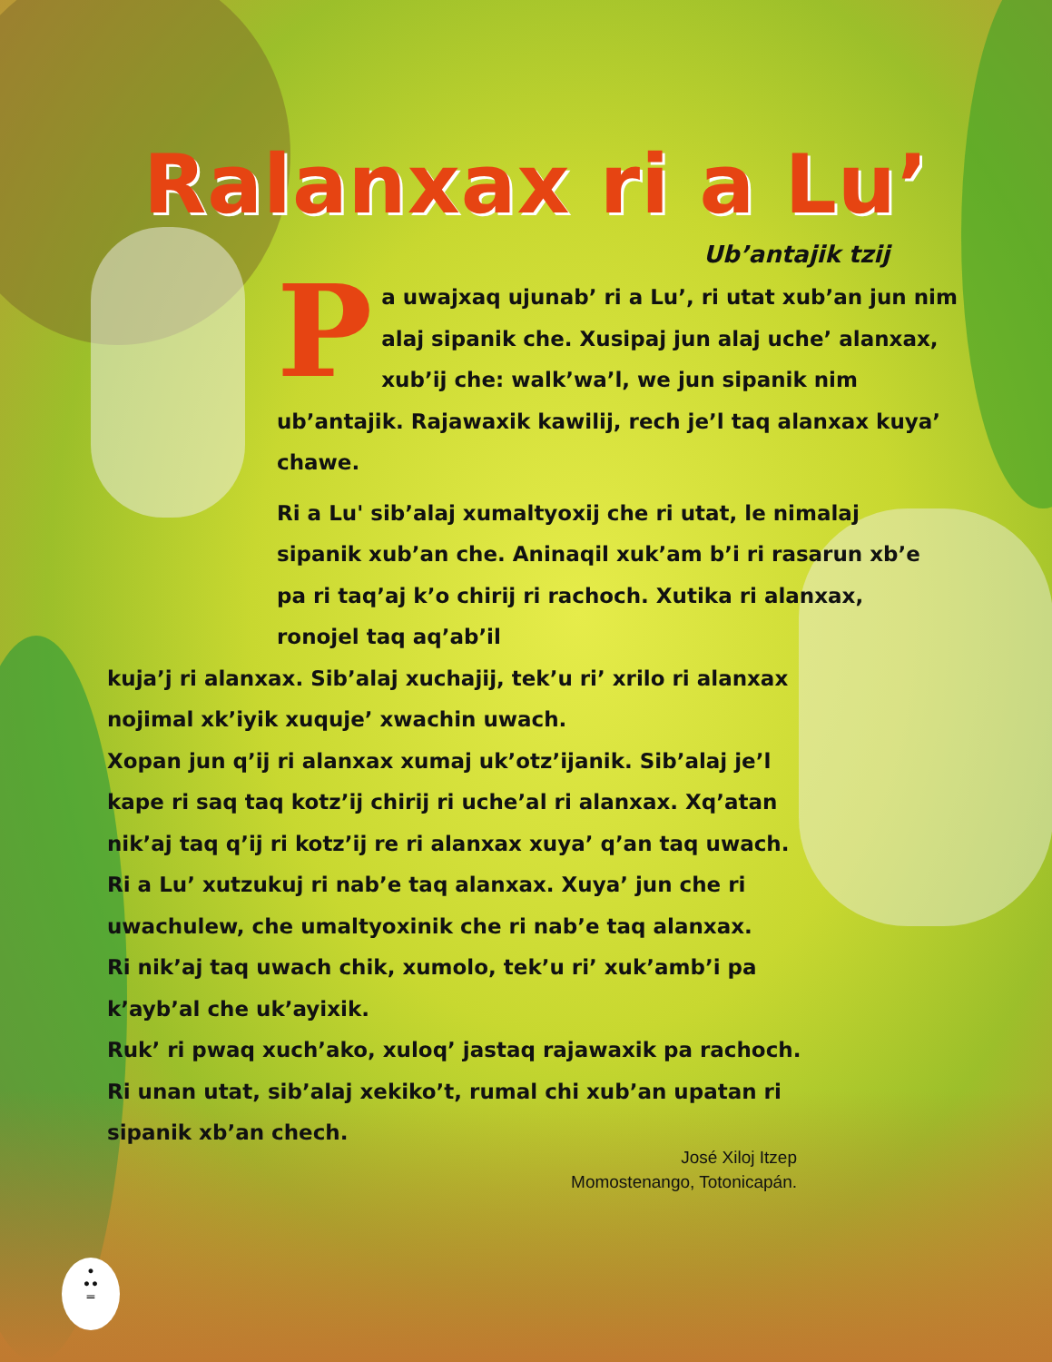Ralanxax ri a Lu’
Ub’antajik tzij
Pa uwajxaq ujunab’ ri a Lu’, ri utat xub’an jun nim alaj sipanik che. Xusipaj jun alaj uche’ alanxax, xub’ij che: walk’wa’l, we jun sipanik nim ub’antajik. Rajawaxik kawilij, rech je’l taq alanxax kuya’ chawe.
Ri a Lu' sib’alaj xumaltyoxij che ri utat, le nimalaj sipanik xub’an che. Aninaqil xuk’am b’i ri rasarun xb’e pa ri taq’aj k’o chirij ri rachoch. Xutika ri alanxax, ronojel taq aq’ab’il
kuja’j ri alanxax. Sib’alaj xuchajij, tek’u ri’ xrilo ri alanxax nojimal xk’iyik xuquje’ xwachin uwach.
Xopan jun q’ij ri alanxax xumaj uk’otz’ijanik. Sib’alaj je’l kape ri saq taq kotz’ij chirij ri uche’al ri alanxax. Xq’atan nik’aj taq q’ij ri kotz’ij re ri alanxax xuya’ q’an taq uwach.
Ri a Lu’ xutzukuj ri nab’e taq alanxax. Xuya’ jun che ri uwachulew, che umaltyoxinik che ri nab’e taq alanxax.
Ri nik’aj taq uwach chik, xumolo, tek’u ri’ xuk’amb’i pa k’ayb’al che uk’ayixik.
Ruk’ ri pwaq xuch’ako, xuloq’ jastaq rajawaxik pa rachoch. Ri unan utat, sib’alaj xekiko’t, rumal chi xub’an upatan ri sipanik xb’an chech.
José Xiloj Itzep
Momostenango, Totonicapán.
•
••
═